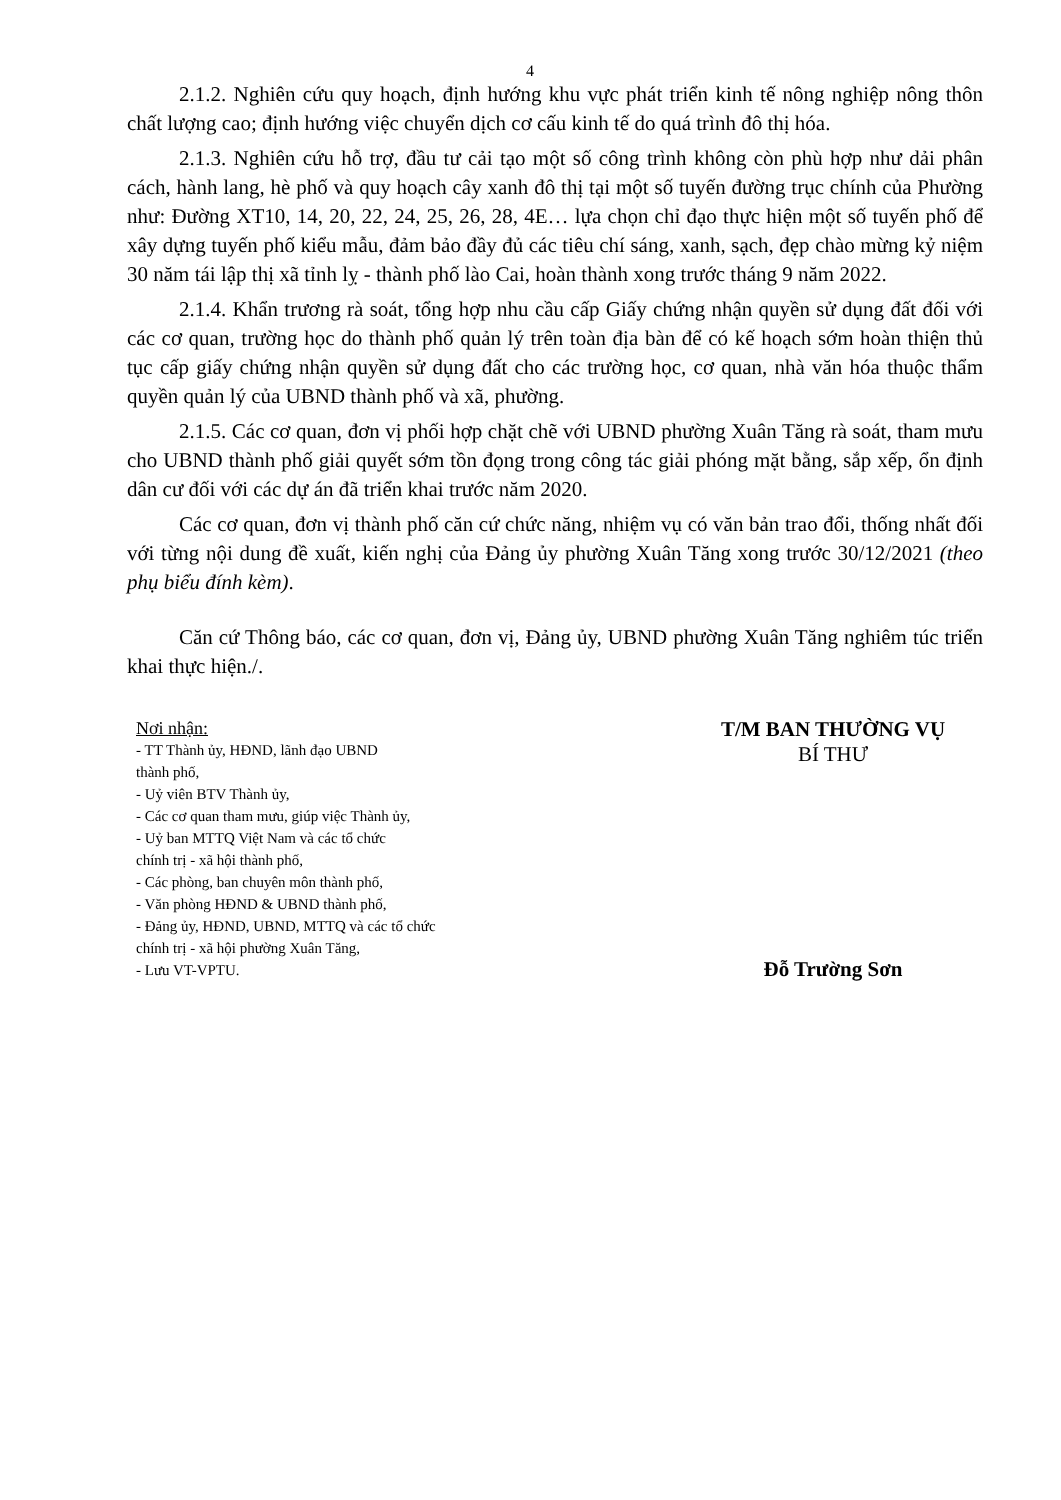4
2.1.2. Nghiên cứu quy hoạch, định hướng khu vực phát triển kinh tế nông nghiệp nông thôn chất lượng cao; định hướng việc chuyển dịch cơ cấu kinh tế do quá trình đô thị hóa.
2.1.3. Nghiên cứu hỗ trợ, đầu tư cải tạo một số công trình không còn phù hợp như dải phân cách, hành lang, hè phố và quy hoạch cây xanh đô thị tại một số tuyến đường trục chính của Phường như: Đường XT10, 14, 20, 22, 24, 25, 26, 28, 4E… lựa chọn chỉ đạo thực hiện một số tuyến phố để xây dựng tuyến phố kiểu mẫu, đảm bảo đầy đủ các tiêu chí sáng, xanh, sạch, đẹp chào mừng kỷ niệm 30 năm tái lập thị xã tỉnh lỵ - thành phố lào Cai, hoàn thành xong trước tháng 9 năm 2022.
2.1.4. Khẩn trương rà soát, tổng hợp nhu cầu cấp Giấy chứng nhận quyền sử dụng đất đối với các cơ quan, trường học do thành phố quản lý trên toàn địa bàn để có kế hoạch sớm hoàn thiện thủ tục cấp giấy chứng nhận quyền sử dụng đất cho các trường học, cơ quan, nhà văn hóa thuộc thẩm quyền quản lý của UBND thành phố và xã, phường.
2.1.5. Các cơ quan, đơn vị phối hợp chặt chẽ với UBND phường Xuân Tăng rà soát, tham mưu cho UBND thành phố giải quyết sớm tồn đọng trong công tác giải phóng mặt bằng, sắp xếp, ổn định dân cư đối với các dự án đã triển khai trước năm 2020.
Các cơ quan, đơn vị thành phố căn cứ chức năng, nhiệm vụ có văn bản trao đổi, thống nhất đối với từng nội dung đề xuất, kiến nghị của Đảng ủy phường Xuân Tăng xong trước 30/12/2021 (theo phụ biểu đính kèm).
Căn cứ Thông báo, các cơ quan, đơn vị, Đảng ủy, UBND phường Xuân Tăng nghiêm túc triển khai thực hiện./.
Nơi nhận:
- TT Thành ủy, HĐND, lãnh đạo UBND
thành phố,
- Uỷ viên BTV Thành ủy,
- Các cơ quan tham mưu, giúp việc Thành ủy,
- Uỷ ban MTTQ Việt Nam và các tổ chức
chính trị - xã hội thành phố,
- Các phòng, ban chuyên môn thành phố,
- Văn phòng HĐND & UBND thành phố,
- Đảng ủy, HĐND, UBND, MTTQ và các tổ chức
chính trị - xã hội phường Xuân Tăng,
- Lưu VT-VPTU.
T/M BAN THƯỜNG VỤ
BÍ THƯ
Đỗ Trường Sơn